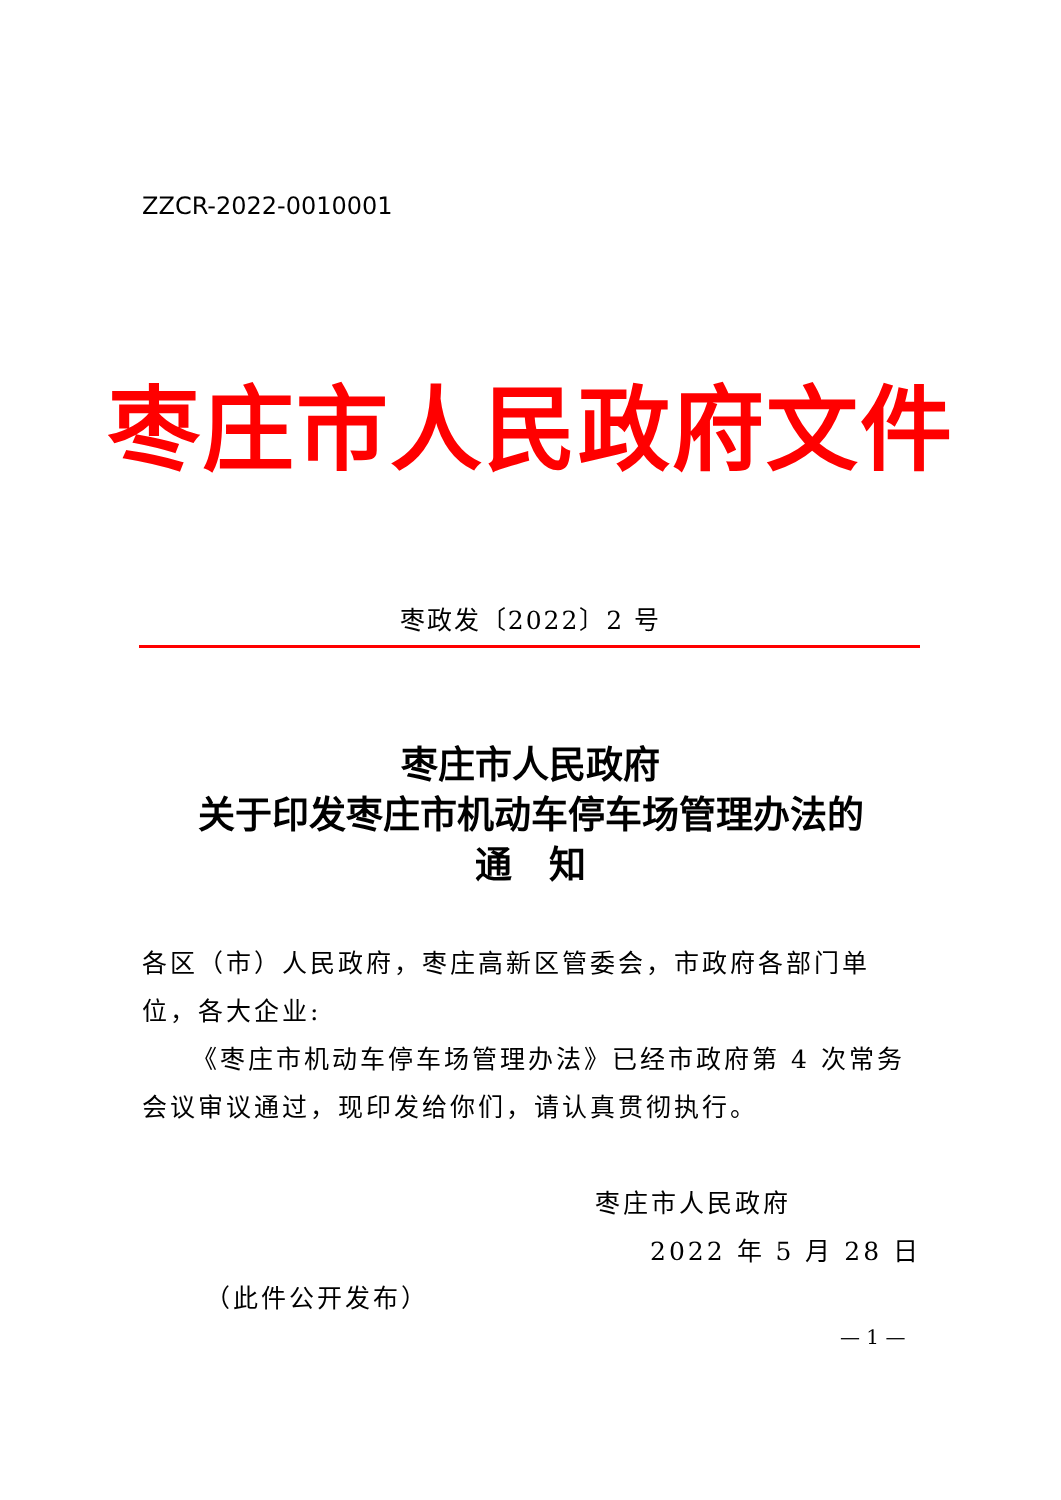ZZCR-2022-0010001
枣庄市人民政府文件
枣政发〔2022〕2 号
枣庄市人民政府
关于印发枣庄市机动车停车场管理办法的
通　知
各区（市）人民政府，枣庄高新区管委会，市政府各部门单位，各大企业:
《枣庄市机动车停车场管理办法》已经市政府第 4 次常务会议审议通过，现印发给你们，请认真贯彻执行。
枣庄市人民政府
2022 年 5 月 28 日
（此件公开发布）
— 1 —